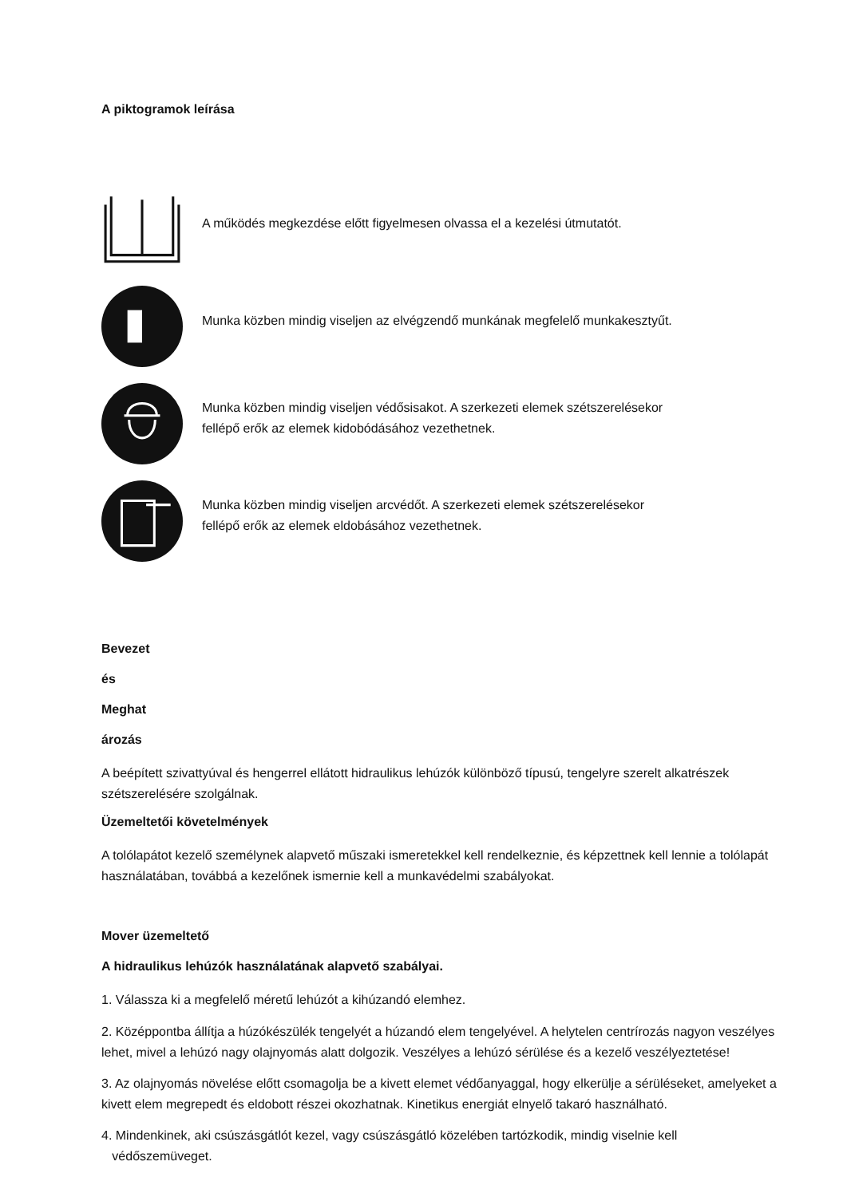A piktogramok leírása
A működés megkezdése előtt figyelmesen olvassa el a kezelési útmutatót.
Munka közben mindig viseljen az elvégzendő munkának megfelelő munkakesztyűt.
Munka közben mindig viseljen védősisakot. A szerkezeti elemek szétszerelésekor
fellépő erők az elemek kidobódásához vezethetnek.
Munka közben mindig viseljen arcvédőt. A szerkezeti elemek szétszerelésekor
fellépő erők az elemek eldobásához vezethetnek.
Bevezet
és
Meghat
ározás
A beépített szivattyúval és hengerrel ellátott hidraulikus lehúzók különböző típusú, tengelyre szerelt alkatrészek szétszerelésére szolgálnak.
Üzemeltetői követelmények
A tolólapátot kezelő személynek alapvető műszaki ismeretekkel kell rendelkeznie, és képzettnek kell lennie a tolólapát használatában, továbbá a kezelőnek ismernie kell a munkavédelmi szabályokat.
Mover üzemeltető
A hidraulikus lehúzók használatának alapvető szabályai.
1. Válassza ki a megfelelő méretű lehúzót a kihúzandó elemhez.
2. Középpontba állítja a húzókészülék tengelyét a húzandó elem tengelyével. A helytelen centrírozás nagyon veszélyes lehet, mivel a lehúzó nagy olajnyomás alatt dolgozik. Veszélyes a lehúzó sérülése és a kezelő veszélyeztetése!
3. Az olajnyomás növelése előtt csomagolja be a kivett elemet védőanyaggal, hogy elkerülje a sérüléseket, amelyeket a kivett elem megrepedt és eldobott részei okozhatnak. Kinetikus energiát elnyelő takaró használható.
4. Mindenkinek, aki csúszásgátlót kezel, vagy csúszásgátló közelében tartózkodik, mindig viselnie kell
védőszemüveget.